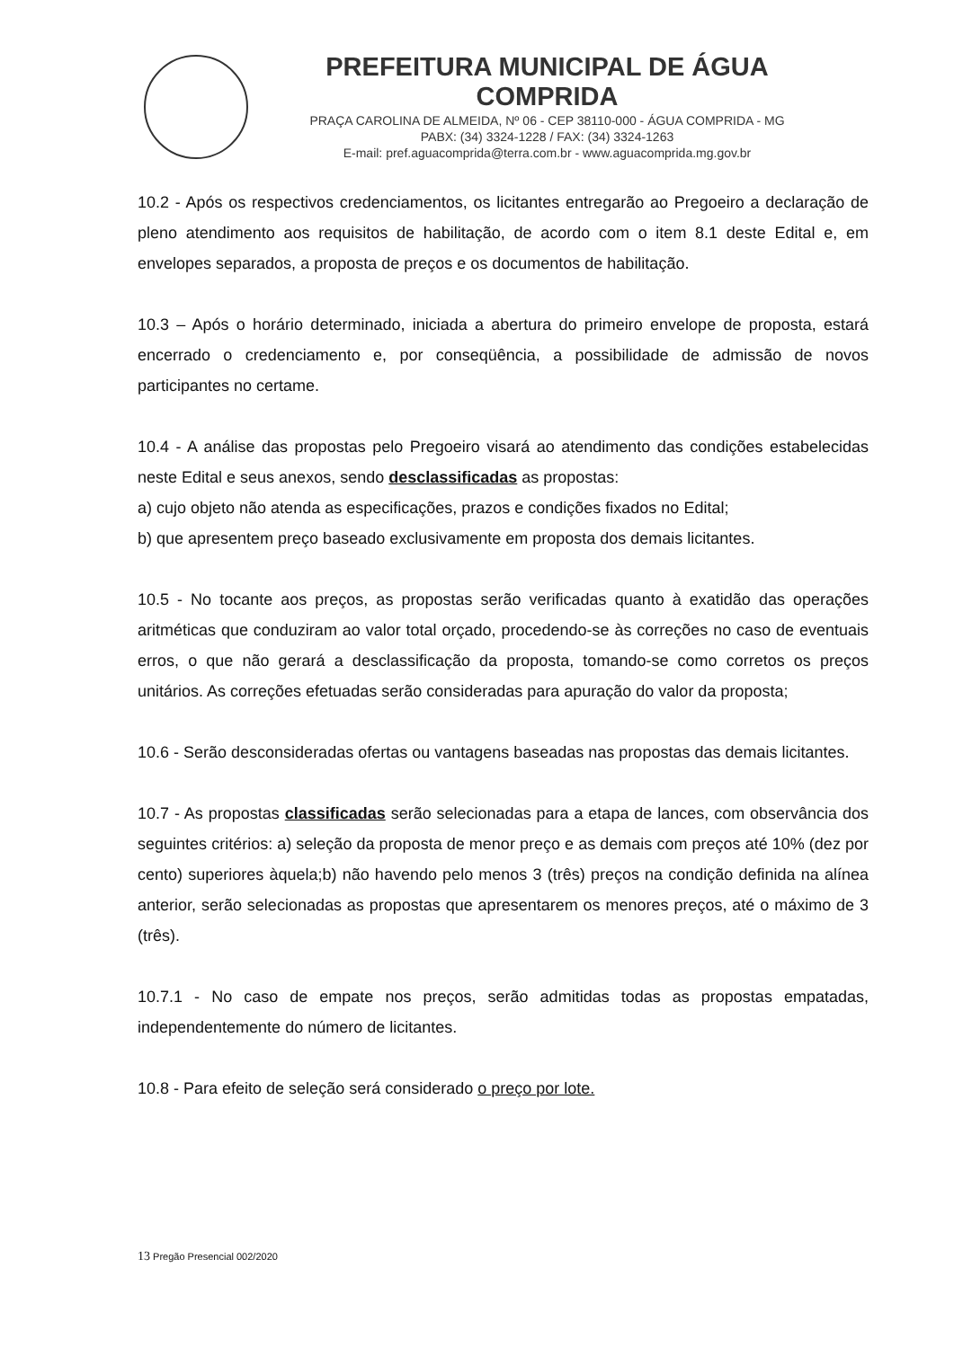PREFEITURA MUNICIPAL DE ÁGUA COMPRIDA
PRAÇA CAROLINA DE ALMEIDA, Nº 06 - CEP 38110-000 - ÁGUA COMPRIDA - MG
PABX: (34) 3324-1228 / FAX: (34) 3324-1263
E-mail: pref.aguacomprida@terra.com.br - www.aguacomprida.mg.gov.br
10.2 - Após os respectivos credenciamentos, os licitantes entregarão ao Pregoeiro a declaração de pleno atendimento aos requisitos de habilitação, de acordo com o item 8.1 deste Edital e, em envelopes separados, a proposta de preços e os documentos de habilitação.
10.3 – Após o horário determinado, iniciada a abertura do primeiro envelope de proposta, estará encerrado o credenciamento e, por conseqüência, a possibilidade de admissão de novos participantes no certame.
10.4 - A análise das propostas pelo Pregoeiro visará ao atendimento das condições estabelecidas neste Edital e seus anexos, sendo desclassificadas as propostas:
a) cujo objeto não atenda as especificações, prazos e condições fixados no Edital;
b) que apresentem preço baseado exclusivamente em proposta dos demais licitantes.
10.5 - No tocante aos preços, as propostas serão verificadas quanto à exatidão das operações aritméticas que conduziram ao valor total orçado, procedendo-se às correções no caso de eventuais erros, o que não gerará a desclassificação da proposta, tomando-se como corretos os preços unitários. As correções efetuadas serão consideradas para apuração do valor da proposta;
10.6 - Serão desconsideradas ofertas ou vantagens baseadas nas propostas das demais licitantes.
10.7 - As propostas classificadas serão selecionadas para a etapa de lances, com observância dos seguintes critérios: a) seleção da proposta de menor preço e as demais com preços até 10% (dez por cento) superiores àquela;b) não havendo pelo menos 3 (três) preços na condição definida na alínea anterior, serão selecionadas as propostas que apresentarem os menores preços, até o máximo de 3 (três).
10.7.1 - No caso de empate nos preços, serão admitidas todas as propostas empatadas, independentemente do número de licitantes.
10.8 - Para efeito de seleção será considerado o preço por lote.
13 Pregão Presencial 002/2020